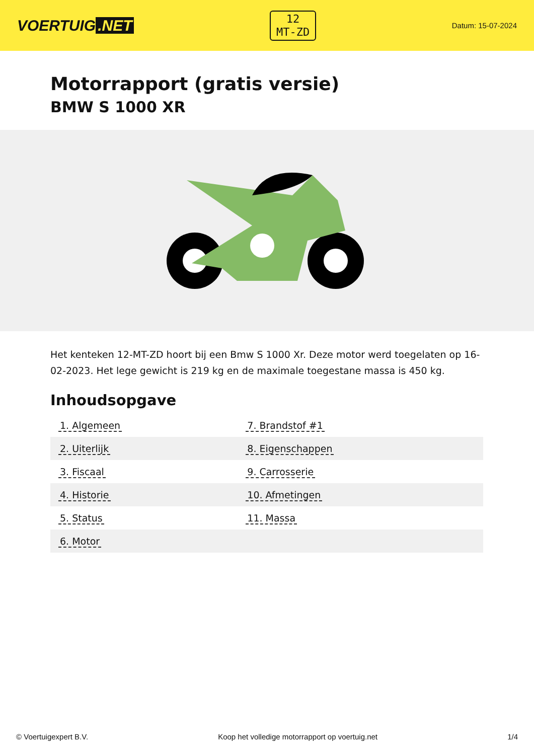VOERTUIG.NET
12
MT-ZD
Datum: 15-07-2024
Motorrapport (gratis versie)
BMW S 1000 XR
Het kenteken 12-MT-ZD hoort bij een Bmw S 1000 Xr. Deze motor werd toegelaten op 16-02-2023. Het lege gewicht is 219 kg en de maximale toegestane massa is 450 kg.
Inhoudsopgave
| 1. Algemeen | 7. Brandstof #1 |
| 2. Uiterlijk | 8. Eigenschappen |
| 3. Fiscaal | 9. Carrosserie |
| 4. Historie | 10. Afmetingen |
| 5. Status | 11. Massa |
| 6. Motor | |
© Voertuigexpert B.V. Koop het volledige motorrapport op voertuig.net 1/4